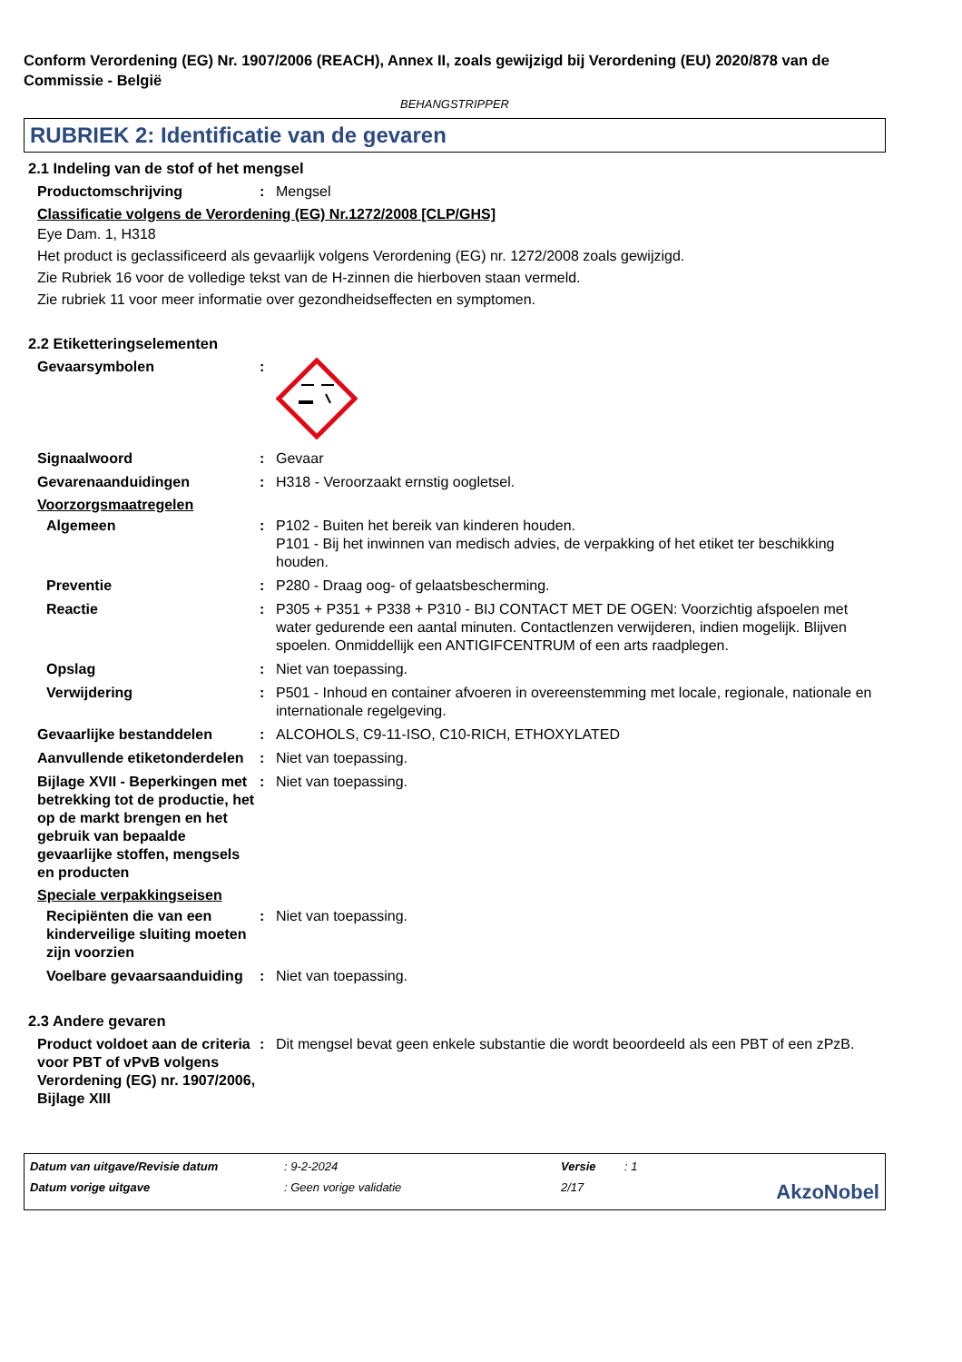Conform Verordening (EG) Nr. 1907/2006 (REACH), Annex II, zoals gewijzigd bij Verordening (EU) 2020/878 van de Commissie - België
BEHANGSTRIPPER
RUBRIEK 2: Identificatie van de gevaren
2.1 Indeling van de stof of het mengsel
Productomschrijving : Mengsel
Classificatie volgens de Verordening (EG) Nr.1272/2008 [CLP/GHS]
Eye Dam. 1, H318
Het product is geclassificeerd als gevaarlijk volgens Verordening (EG) nr. 1272/2008 zoals gewijzigd.
Zie Rubriek 16 voor de volledige tekst van de H-zinnen die hierboven staan vermeld.
Zie rubriek 11 voor meer informatie over gezondheidseffecten en symptomen.
2.2 Etiketteringselementen
Gevaarsymbolen :
Signaalwoord : Gevaar
Gevarenaanduidingen : H318 - Veroorzaakt ernstig oogletsel.
Voorzorgsmaatregelen
Algemeen : P102 - Buiten het bereik van kinderen houden.
P101 - Bij het inwinnen van medisch advies, de verpakking of het etiket ter beschikking houden.
Preventie : P280 - Draag oog- of gelaatsbescherming.
Reactie : P305 + P351 + P338 + P310 - BIJ CONTACT MET DE OGEN: Voorzichtig afspoelen met water gedurende een aantal minuten. Contactlenzen verwijderen, indien mogelijk. Blijven spoelen. Onmiddellijk een ANTIGIFCENTRUM of een arts raadplegen.
Opslag : Niet van toepassing.
Verwijdering : P501 - Inhoud en container afvoeren in overeenstemming met locale, regionale, nationale en internationale regelgeving.
Gevaarlijke bestanddelen : ALCOHOLS, C9-11-ISO, C10-RICH, ETHOXYLATED
Aanvullende etiketonderdelen
: Niet van toepassing.
Bijlage XVII - Beperkingen met betrekking tot de productie, het op de markt brengen en het gebruik van bepaalde gevaarlijke stoffen, mengsels en producten
: Niet van toepassing.
Speciale verpakkingseisen
Recipiënten die van een kinderveilige sluiting moeten zijn voorzien
: Niet van toepassing.
Voelbare gevaarsaanduiding
: Niet van toepassing.
2.3 Andere gevaren
Product voldoet aan de criteria voor PBT of vPvB volgens Verordening (EG) nr. 1907/2006, Bijlage XIII
: Dit mengsel bevat geen enkele substantie die wordt beoordeeld als een PBT of een zPzB.
Datum van uitgave/Revisie datum
: 9-2-2024
Versie
: 1
Datum vorige uitgave
: Geen vorige validatie
2/17
AkzoNobel